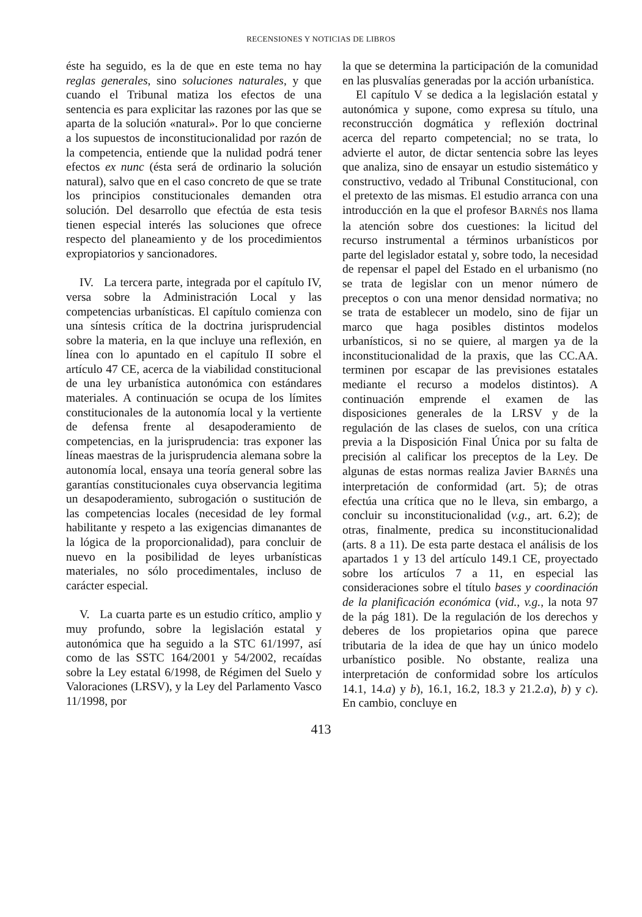RECENSIONES Y NOTICIAS DE LIBROS
éste ha seguido, es la de que en este tema no hay reglas generales, sino soluciones naturales, y que cuando el Tribunal matiza los efectos de una sentencia es para explicitar las razones por las que se aparta de la solución «natural». Por lo que concierne a los supuestos de inconstitucionalidad por razón de la competencia, entiende que la nulidad podrá tener efectos ex nunc (ésta será de ordinario la solución natural), salvo que en el caso concreto de que se trate los principios constitucionales demanden otra solución. Del desarrollo que efectúa de esta tesis tienen especial interés las soluciones que ofrece respecto del planeamiento y de los procedimientos expropiatorios y sancionadores.
IV. La tercera parte, integrada por el capítulo IV, versa sobre la Administración Local y las competencias urbanísticas. El capítulo comienza con una síntesis crítica de la doctrina jurisprudencial sobre la materia, en la que incluye una reflexión, en línea con lo apuntado en el capítulo II sobre el artículo 47 CE, acerca de la viabilidad constitucional de una ley urbanística autonómica con estándares materiales. A continuación se ocupa de los límites constitucionales de la autonomía local y la vertiente de defensa frente al desapoderamiento de competencias, en la jurisprudencia: tras exponer las líneas maestras de la jurisprudencia alemana sobre la autonomía local, ensaya una teoría general sobre las garantías constitucionales cuya observancia legitima un desapoderamiento, subrogación o sustitución de las competencias locales (necesidad de ley formal habilitante y respeto a las exigencias dimanantes de la lógica de la proporcionalidad), para concluir de nuevo en la posibilidad de leyes urbanísticas materiales, no sólo procedimentales, incluso de carácter especial.
V. La cuarta parte es un estudio crítico, amplio y muy profundo, sobre la legislación estatal y autonómica que ha seguido a la STC 61/1997, así como de las SSTC 164/2001 y 54/2002, recaídas sobre la Ley estatal 6/1998, de Régimen del Suelo y Valoraciones (LRSV), y la Ley del Parlamento Vasco 11/1998, por
la que se determina la participación de la comunidad en las plusvalías generadas por la acción urbanística.
El capítulo V se dedica a la legislación estatal y autonómica y supone, como expresa su título, una reconstrucción dogmática y reflexión doctrinal acerca del reparto competencial; no se trata, lo advierte el autor, de dictar sentencia sobre las leyes que analiza, sino de ensayar un estudio sistemático y constructivo, vedado al Tribunal Constitucional, con el pretexto de las mismas. El estudio arranca con una introducción en la que el profesor BARNÉS nos llama la atención sobre dos cuestiones: la licitud del recurso instrumental a términos urbanísticos por parte del legislador estatal y, sobre todo, la necesidad de repensar el papel del Estado en el urbanismo (no se trata de legislar con un menor número de preceptos o con una menor densidad normativa; no se trata de establecer un modelo, sino de fijar un marco que haga posibles distintos modelos urbanísticos, si no se quiere, al margen ya de la inconstitucionalidad de la praxis, que las CC.AA. terminen por escapar de las previsiones estatales mediante el recurso a modelos distintos). A continuación emprende el examen de las disposiciones generales de la LRSV y de la regulación de las clases de suelos, con una crítica previa a la Disposición Final Única por su falta de precisión al calificar los preceptos de la Ley. De algunas de estas normas realiza Javier BARNÉS una interpretación de conformidad (art. 5); de otras efectúa una crítica que no le lleva, sin embargo, a concluir su inconstitucionalidad (v.g., art. 6.2); de otras, finalmente, predica su inconstitucionalidad (arts. 8 a 11). De esta parte destaca el análisis de los apartados 1 y 13 del artículo 149.1 CE, proyectado sobre los artículos 7 a 11, en especial las consideraciones sobre el título bases y coordinación de la planificación económica (vid., v.g., la nota 97 de la pág 181). De la regulación de los derechos y deberes de los propietarios opina que parece tributaria de la idea de que hay un único modelo urbanístico posible. No obstante, realiza una interpretación de conformidad sobre los artículos 14.1, 14.a) y b), 16.1, 16.2, 18.3 y 21.2.a), b) y c). En cambio, concluye en
413